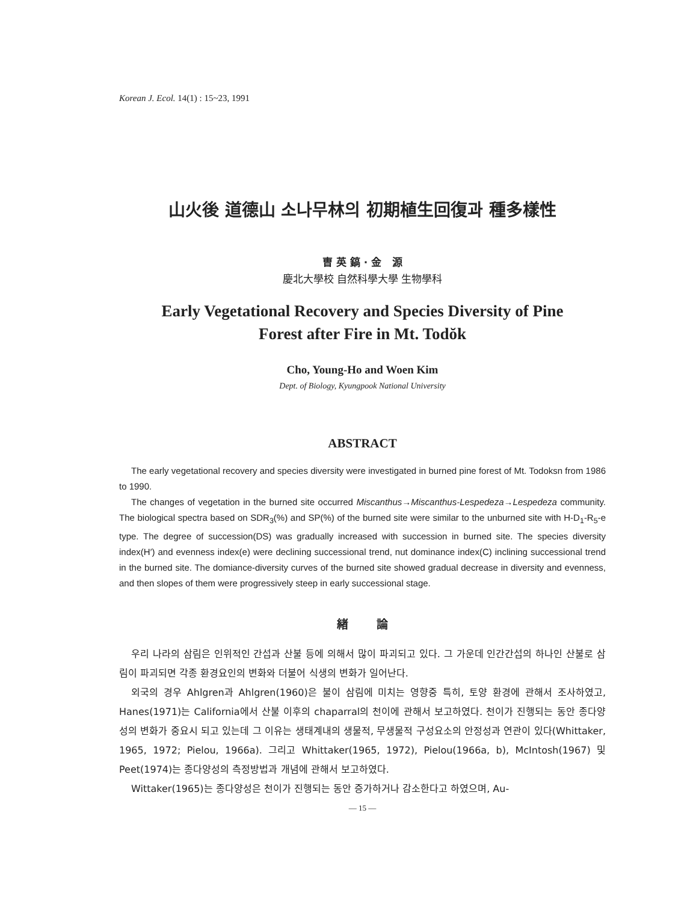Korean J. Ecol. 14(1) : 15~23, 1991
山火後 道德山 소나무林의 初期植生回復과 種多樣性
曺 英 鎬 · 金 源
慶北大學校 自然科學大學 生物學科
Early Vegetational Recovery and Species Diversity of Pine
Forest after Fire in Mt. Todŏk
Cho, Young-Ho and Woen Kim
Dept. of Biology, Kyungpook National University
ABSTRACT
The early vegetational recovery and species diversity were investigated in burned pine forest of Mt. Todoksn from 1986 to 1990.
The changes of vegetation in the burned site occurred Miscanthus→Miscanthus-Lespedeza→Lespedeza community. The biological spectra based on SDR<sub>3</sub>(%) and SP(%) of the burned site were similar to the unburned site with H-D<sub>1</sub>-R<sub>5</sub>-e type. The degree of succession(DS) was gradually increased with succession in burned site. The species diversity index(H′) and evenness index(e) were declining successional trend, nut dominance index(C) inclining successional trend in the burned site. The domiance-diversity curves of the burned site showed gradual decrease in diversity and evenness, and then slopes of them were progressively steep in early successional stage.
緖 論
우리 나라의 삼림은 인위적인 간섭과 산불 등에 의해서 많이 파괴되고 있다. 그 가운데 인간간섭의 하나인 산불로 삼림이 파괴되면 각종 환경요인의 변화와 더불어 식생의 변화가 일어난다.
외국의 경우 Ahlgren과 Ahlgren(1960)은 불이 삼림에 미치는 영향중 특히, 토양 환경에 관해서 조사하였고, Hanes(1971)는 California에서 산불 이후의 chaparral의 천이에 관해서 보고하였다. 천이가 진행되는 동안 종다양성의 변화가 중요시 되고 있는데 그 이유는 생태계내의 생물적, 무생물적 구성요소의 안정성과 연관이 있다(Whittaker, 1965, 1972; Pielou, 1966a). 그리고 Whittaker(1965, 1972), Pielou(1966a, b), McIntosh(1967) 및 Peet(1974)는 종다양성의 측정방법과 개념에 관해서 보고하였다.
Wittaker(1965)는 종다양성은 천이가 진행되는 동안 증가하거나 감소한다고 하였으며, Au-
— 15 —